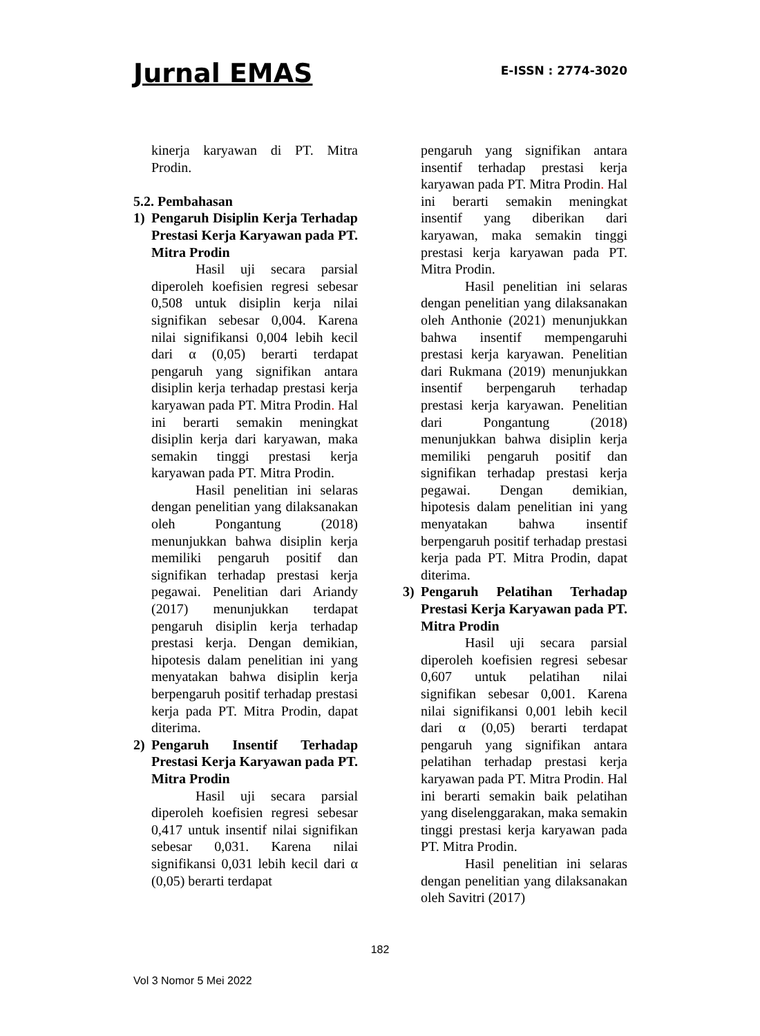Jurnal EMAS E-ISSN : 2774-3020
kinerja karyawan di PT. Mitra Prodin.
5.2. Pembahasan
1) Pengaruh Disiplin Kerja Terhadap Prestasi Kerja Karyawan pada PT. Mitra Prodin
Hasil uji secara parsial diperoleh koefisien regresi sebesar 0,508 untuk disiplin kerja nilai signifikan sebesar 0,004. Karena nilai signifikansi 0,004 lebih kecil dari α (0,05) berarti terdapat pengaruh yang signifikan antara disiplin kerja terhadap prestasi kerja karyawan pada PT. Mitra Prodin. Hal ini berarti semakin meningkat disiplin kerja dari karyawan, maka semakin tinggi prestasi kerja karyawan pada PT. Mitra Prodin.
Hasil penelitian ini selaras dengan penelitian yang dilaksanakan oleh Pongantung (2018) menunjukkan bahwa disiplin kerja memiliki pengaruh positif dan signifikan terhadap prestasi kerja pegawai. Penelitian dari Ariandy (2017) menunjukkan terdapat pengaruh disiplin kerja terhadap prestasi kerja. Dengan demikian, hipotesis dalam penelitian ini yang menyatakan bahwa disiplin kerja berpengaruh positif terhadap prestasi kerja pada PT. Mitra Prodin, dapat diterima.
2) Pengaruh Insentif Terhadap Prestasi Kerja Karyawan pada PT. Mitra Prodin
Hasil uji secara parsial diperoleh koefisien regresi sebesar 0,417 untuk insentif nilai signifikan sebesar 0,031. Karena nilai signifikansi 0,031 lebih kecil dari α (0,05) berarti terdapat
pengaruh yang signifikan antara insentif terhadap prestasi kerja karyawan pada PT. Mitra Prodin. Hal ini berarti semakin meningkat insentif yang diberikan dari karyawan, maka semakin tinggi prestasi kerja karyawan pada PT. Mitra Prodin.
Hasil penelitian ini selaras dengan penelitian yang dilaksanakan oleh Anthonie (2021) menunjukkan bahwa insentif mempengaruhi prestasi kerja karyawan. Penelitian dari Rukmana (2019) menunjukkan insentif berpengaruh terhadap prestasi kerja karyawan. Penelitian dari Pongantung (2018) menunjukkan bahwa disiplin kerja memiliki pengaruh positif dan signifikan terhadap prestasi kerja pegawai. Dengan demikian, hipotesis dalam penelitian ini yang menyatakan bahwa insentif berpengaruh positif terhadap prestasi kerja pada PT. Mitra Prodin, dapat diterima.
3) Pengaruh Pelatihan Terhadap Prestasi Kerja Karyawan pada PT. Mitra Prodin
Hasil uji secara parsial diperoleh koefisien regresi sebesar 0,607 untuk pelatihan nilai signifikan sebesar 0,001. Karena nilai signifikansi 0,001 lebih kecil dari α (0,05) berarti terdapat pengaruh yang signifikan antara pelatihan terhadap prestasi kerja karyawan pada PT. Mitra Prodin. Hal ini berarti semakin baik pelatihan yang diselenggarakan, maka semakin tinggi prestasi kerja karyawan pada PT. Mitra Prodin.
Hasil penelitian ini selaras dengan penelitian yang dilaksanakan oleh Savitri (2017)
182
Vol 3 Nomor 5 Mei 2022